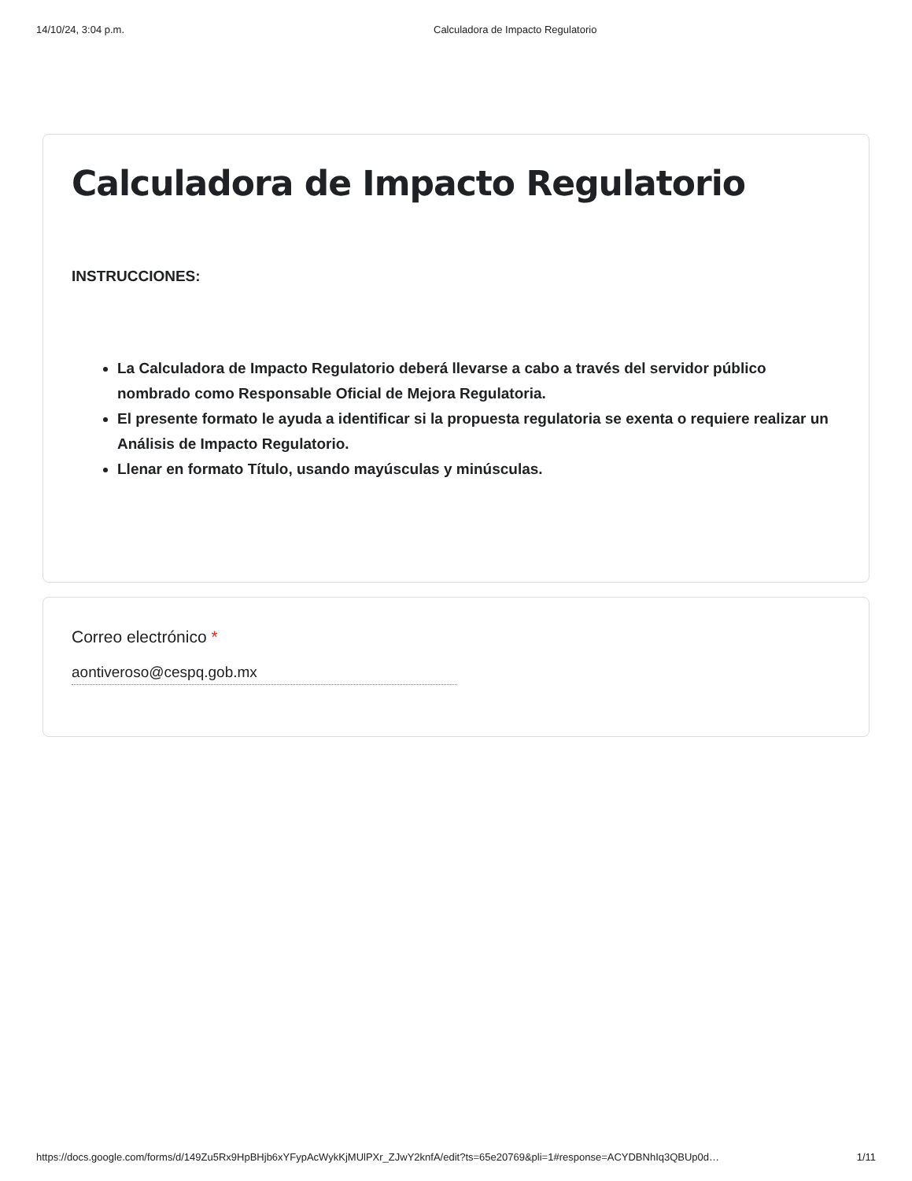14/10/24, 3:04 p.m. Calculadora de Impacto Regulatorio
Calculadora de Impacto Regulatorio
INSTRUCCIONES:
La Calculadora de Impacto Regulatorio deberá llevarse a cabo a través del servidor público nombrado como Responsable Oficial de Mejora Regulatoria.
El presente formato le ayuda a identificar si la propuesta regulatoria se exenta o requiere realizar un Análisis de Impacto Regulatorio.
Llenar en formato Título, usando mayúsculas y minúsculas.
Correo electrónico *
aontiveroso@cespq.gob.mx
https://docs.google.com/forms/d/149Zu5Rx9HpBHjb6xYFypAcWykKjMUlPXr_ZJwY2knfA/edit?ts=65e20769&pli=1#response=ACYDBNhIq3QBUp0d… 1/11